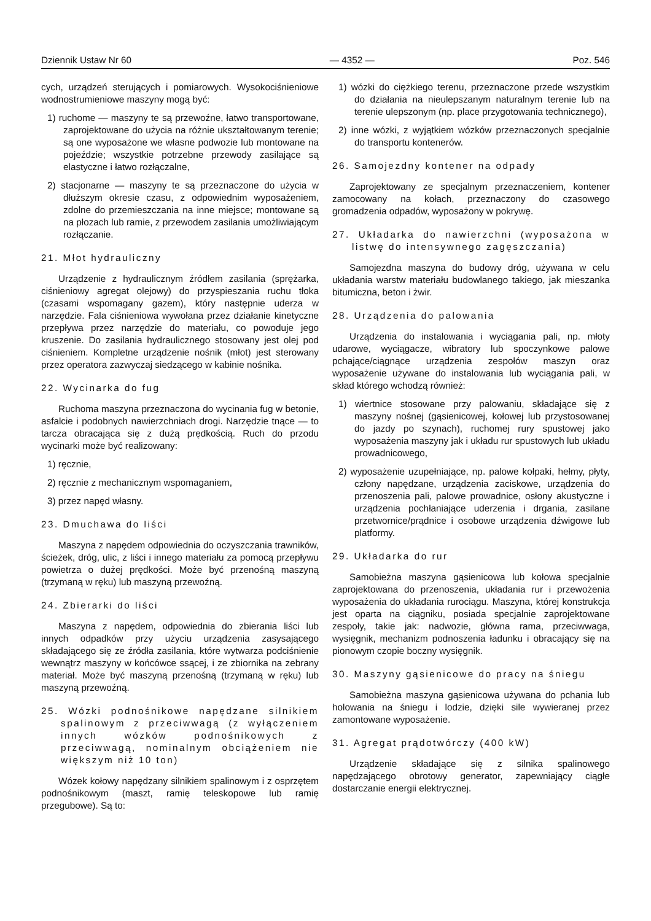Dziennik Ustaw Nr 60 — 4352 — Poz. 546
cych, urządzeń sterujących i pomiarowych. Wysokociśnieniowe wodnostrumieniowe maszyny mogą być:
1) ruchome — maszyny te są przewoźne, łatwo transportowane, zaprojektowane do użycia na różnie ukształtowanym terenie; są one wyposażone we własne podwozie lub montowane na pojeździe; wszystkie potrzebne przewody zasilające są elastyczne i łatwo rozłączalne,
2) stacjonarne — maszyny te są przeznaczone do użycia w dłuższym okresie czasu, z odpowiednim wyposażeniem, zdolne do przemieszczania na inne miejsce; montowane są na płozach lub ramie, z przewodem zasilania umożliwiającym rozłączanie.
21. Młot hydrauliczny
Urządzenie z hydraulicznym źródłem zasilania (sprężarka, ciśnieniowy agregat olejowy) do przyspieszania ruchu tłoka (czasami wspomagany gazem), który następnie uderza w narzędzie. Fala ciśnieniowa wywołana przez działanie kinetyczne przepływa przez narzędzie do materiału, co powoduje jego kruszenie. Do zasilania hydraulicznego stosowany jest olej pod ciśnieniem. Kompletne urządzenie nośnik (młot) jest sterowany przez operatora zazwyczaj siedzącego w kabinie nośnika.
22. Wycinarka do fug
Ruchoma maszyna przeznaczona do wycinania fug w betonie, asfalcie i podobnych nawierzchniach drogi. Narzędzie tnące — to tarcza obracająca się z dużą prędkością. Ruch do przodu wycinarki może być realizowany:
1) ręcznie,
2) ręcznie z mechanicznym wspomaganiem,
3) przez napęd własny.
23. Dmuchawa do liści
Maszyna z napędem odpowiednia do oczyszczania trawników, ścieżek, dróg, ulic, z liści i innego materiału za pomocą przepływu powietrza o dużej prędkości. Może być przenośną maszyną (trzymaną w ręku) lub maszyną przewoźną.
24. Zbierarki do liści
Maszyna z napędem, odpowiednia do zbierania liści lub innych odpadków przy użyciu urządzenia zasysającego składającego się ze źródła zasilania, które wytwarza podciśnienie wewnątrz maszyny w końcówce ssącej, i ze zbiornika na zebrany materiał. Może być maszyną przenośną (trzymaną w ręku) lub maszyną przewoźną.
25. Wózki podnośnikowe napędzane silnikiem spalinowym z przeciwwagą (z wyłączeniem innych wózków podnośnikowych z przeciwwagą, nominalnym obciążeniem nie większym niż 10 ton)
Wózek kołowy napędzany silnikiem spalinowym i z osprzętem podnośnikowym (maszt, ramię teleskopowe lub ramię przegubowe). Są to:
1) wózki do ciężkiego terenu, przeznaczone przede wszystkim do działania na nieulepszanym naturalnym terenie lub na terenie ulepszonym (np. place przygotowania technicznego),
2) inne wózki, z wyjątkiem wózków przeznaczonych specjalnie do transportu kontenerów.
26. Samojezdny kontener na odpady
Zaprojektowany ze specjalnym przeznaczeniem, kontener zamocowany na kołach, przeznaczony do czasowego gromadzenia odpadów, wyposażony w pokrywę.
27. Układarka do nawierzchni (wyposażona w listwę do intensywnego zagęszczania)
Samojezdna maszyna do budowy dróg, używana w celu układania warstw materiału budowlanego takiego, jak mieszanka bitumiczna, beton i żwir.
28. Urządzenia do palowania
Urządzenia do instalowania i wyciągania pali, np. młoty udarowe, wyciągacze, wibratory lub spoczynkowe palowe pchające/ciągnące urządzenia zespołów maszyn oraz wyposażenie używane do instalowania lub wyciągania pali, w skład którego wchodzą również:
1) wiertnice stosowane przy palowaniu, składające się z maszyny nośnej (gąsienicowej, kołowej lub przystosowanej do jazdy po szynach), ruchomej rury spustowej jako wyposażenia maszyny jak i układu rur spustowych lub układu prowadnicowego,
2) wyposażenie uzupełniające, np. palowe kołpaki, hełmy, płyty, człony napędzane, urządzenia zaciskowe, urządzenia do przenoszenia pali, palowe prowadnice, osłony akustyczne i urządzenia pochłaniające uderzenia i drgania, zasilane przetwornice/prądnice i osobowe urządzenia dźwigowe lub platformy.
29. Układarka do rur
Samobieżna maszyna gąsienicowa lub kołowa specjalnie zaprojektowana do przenoszenia, układania rur i przewożenia wyposażenia do układania rurociągu. Maszyna, której konstrukcja jest oparta na ciągniku, posiada specjalnie zaprojektowane zespoły, takie jak: nadwozie, główna rama, przeciwwaga, wysięgnik, mechanizm podnoszenia ładunku i obracający się na pionowym czopie boczny wysięgnik.
30. Maszyny gąsienicowe do pracy na śniegu
Samobieżna maszyna gąsienicowa używana do pchania lub holowania na śniegu i lodzie, dzięki sile wywieranej przez zamontowane wyposażenie.
31. Agregat prądotwórczy (400 kW)
Urządzenie składające się z silnika spalinowego napędzającego obrotowy generator, zapewniający ciągłe dostarczanie energii elektrycznej.